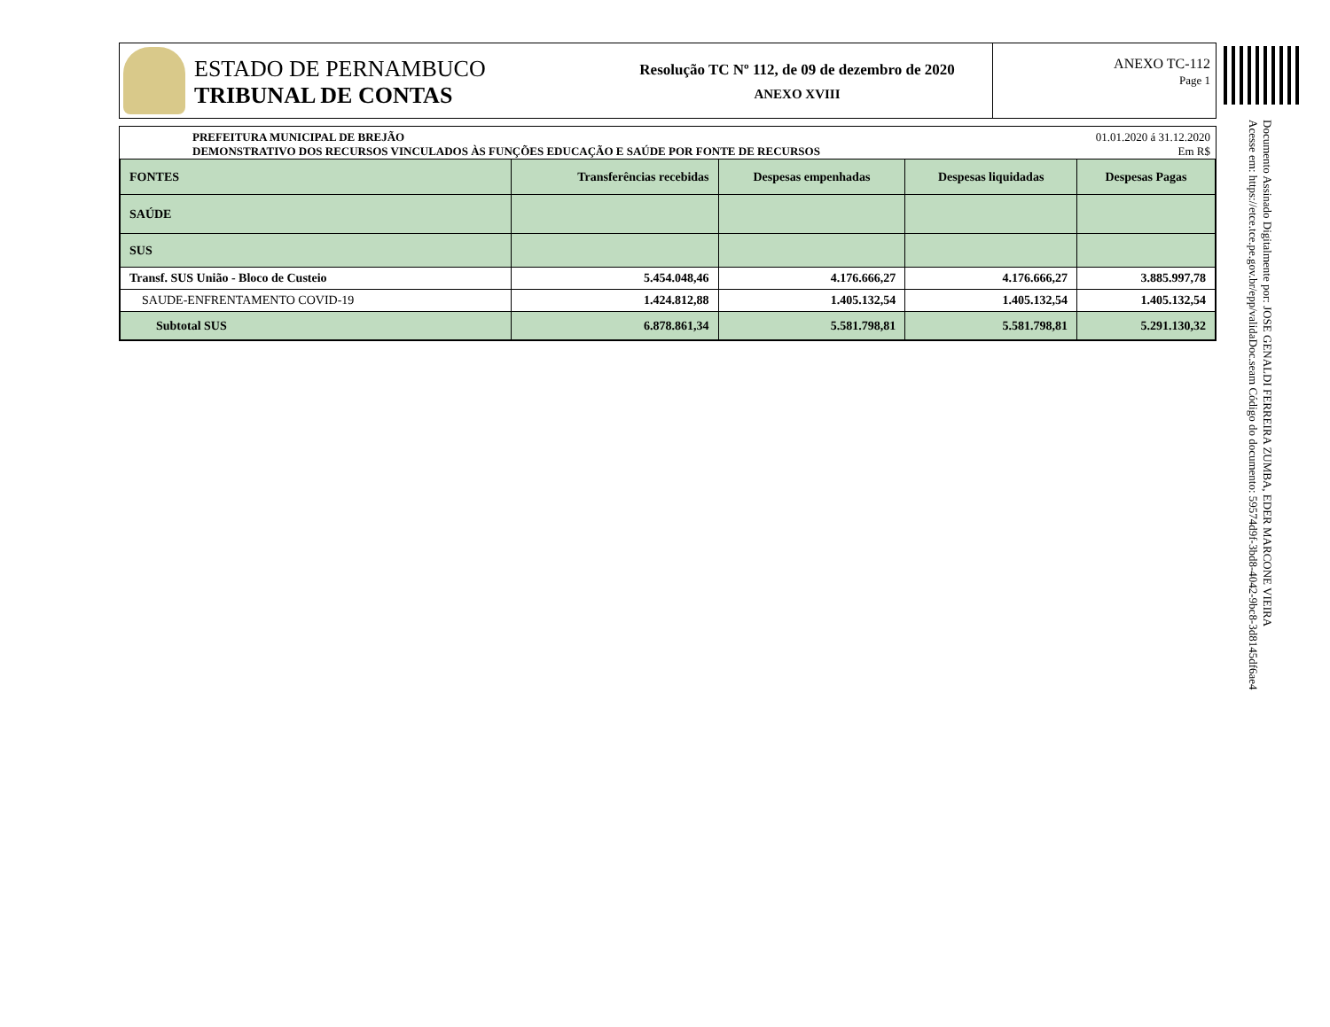ESTADO DE PERNAMBUCO
TRIBUNAL DE CONTAS
Resolução TC Nº 112, de 09 de dezembro de 2020
ANEXO XVIII
ANEXO TC-112
Page 1
Documento Assinado Digitalmente por: JOSE GENALDI FERREIRA ZUMBA, EDER MARCONE VIEIRA
Acesse em: https://etce.tce.pe.gov.br/epp/validaDoc.seam Código do documento: 59574d9f-3bd8-4042-9bc8-3d8145df6ae4
PREFEITURA MUNICIPAL DE BREJÃO
DEMONSTRATIVO DOS RECURSOS VINCULADOS ÀS FUNÇÕES EDUCAÇÃO E SAÚDE POR FONTE DE RECURSOS 01.01.2020 á 31.12.2020
Em R$
| FONTES | Transferências recebidas | Despesas empenhadas | Despesas liquidadas | Despesas Pagas |
| --- | --- | --- | --- | --- |
| SAÚDE | | | | |
| SUS | | | | |
| Transf. SUS União - Bloco de Custeio | 5.454.048,46 | 4.176.666,27 | 4.176.666,27 | 3.885.997,78 |
| SAUDE-ENFRENTAMENTO COVID-19 | 1.424.812,88 | 1.405.132,54 | 1.405.132,54 | 1.405.132,54 |
| Subtotal SUS | 6.878.861,34 | 5.581.798,81 | 5.581.798,81 | 5.291.130,32 |